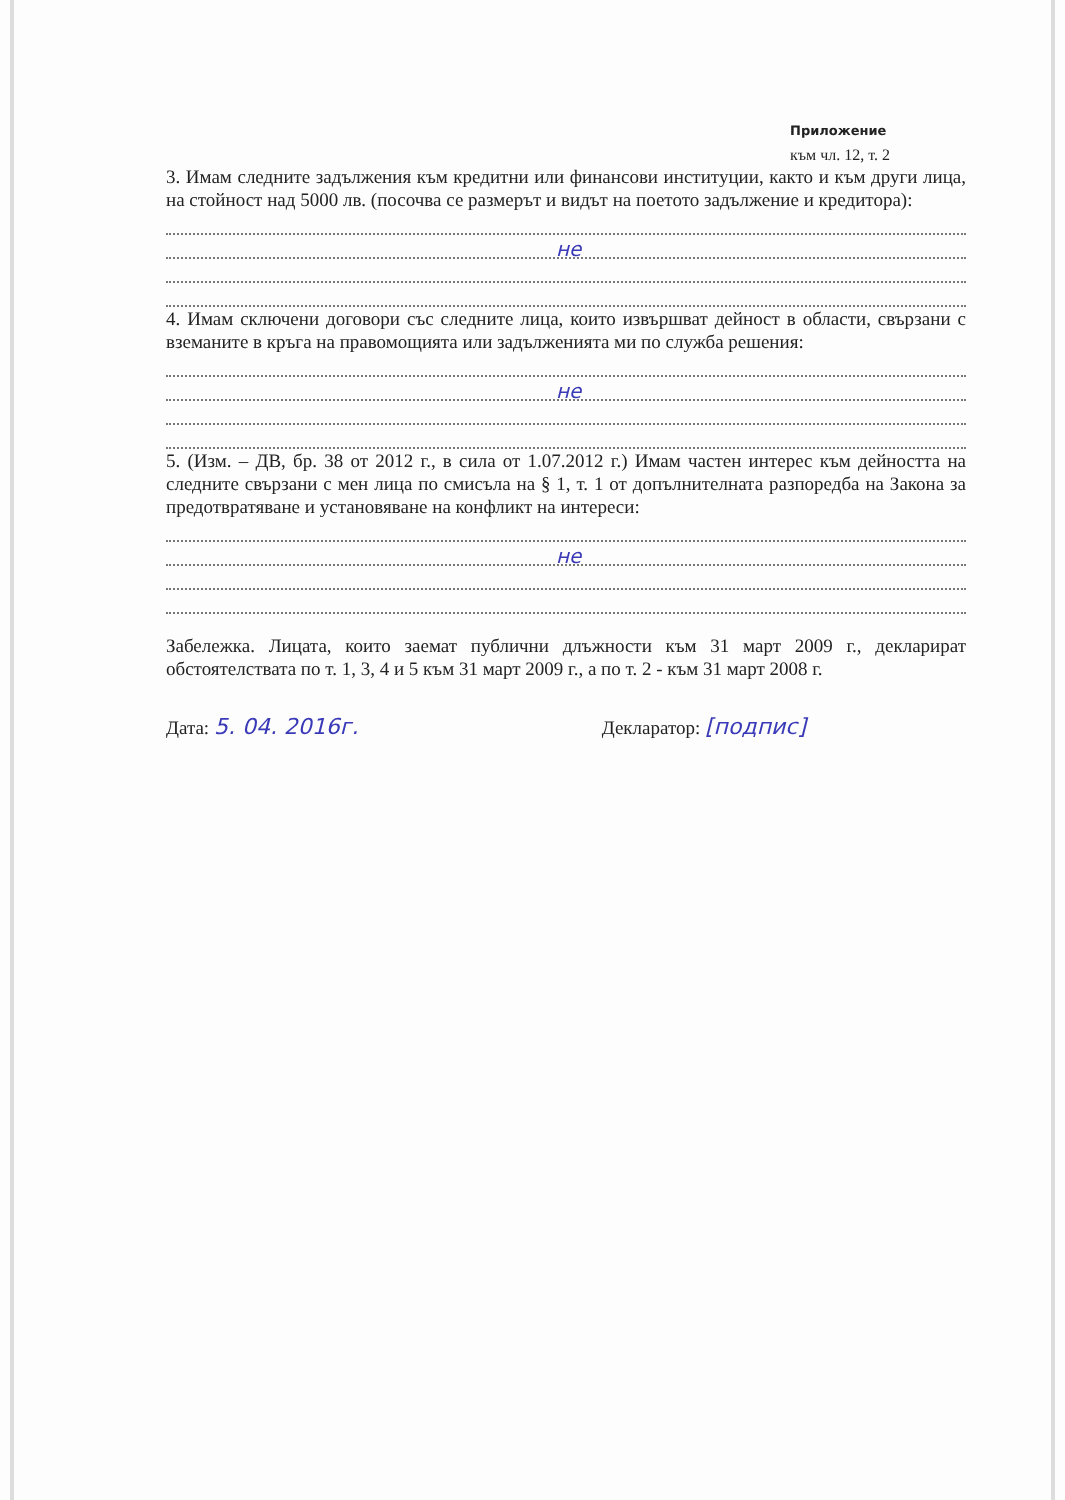Приложение
към чл. 12, т. 2
3. Имам следните задължения към кредитни или финансови институции, както и към други лица, на стойност над 5000 лв. (посочва се размерът и видът на поетото задължение и кредитора):
не
4. Имам сключени договори със следните лица, които извършват дейност в области, свързани с вземаните в кръга на правомощията или задълженията ми по служба решения:
не
5. (Изм. – ДВ, бр. 38 от 2012 г., в сила от 1.07.2012 г.) Имам частен интерес към дейността на следните свързани с мен лица по смисъла на § 1, т. 1 от допълнителната разпоредба на Закона за предотвратяване и установяване на конфликт на интереси:
не
Забележка. Лицата, които заемат публични длъжности към 31 март 2009 г., декларират обстоятелствата по т. 1, 3, 4 и 5 към 31 март 2009 г., а по т. 2 - към 31 март 2008 г.
Дата: 5. 04. 2016г.
Декларатор: [подпис]